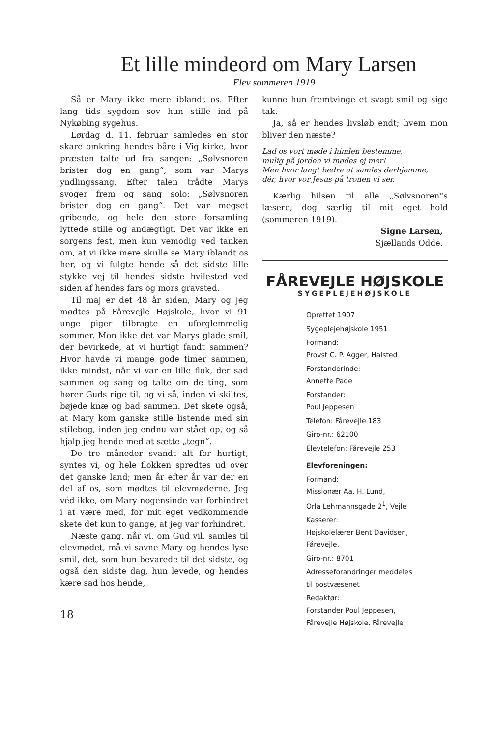Et lille mindeord om Mary Larsen
Elev sommeren 1919
Så er Mary ikke mere iblandt os. Efter lang tids sygdom sov hun stille ind på Nykøbing sygehus.
Lørdag d. 11. februar samledes en stor skare omkring hendes båre i Vig kirke, hvor præsten talte ud fra sangen: „Sølvsnoren brister dog en gang“, som var Marys yndlingssang. Efter talen trådte Marys svoger frem og sang solo: „Sølvsnoren brister dog en gang“. Det var megset gribende, og hele den store forsamling lyttede stille og andægtigt. Det var ikke en sorgens fest, men kun vemodig ved tanken om, at vi ikke mere skulle se Mary iblandt os her, og vi fulgte hende så det sidste lille stykke vej til hendes sidste hvilested ved siden af hendes fars og mors gravsted.
Til maj er det 48 år siden, Mary og jeg mødtes på Fårevejle Højskole, hvor vi 91 unge piger tilbragte en uforglemmelig sommer. Mon ikke det var Marys glade smil, der bevirkede, at vi hurtigt fandt sammen? Hvor havde vi mange gode timer sammen, ikke mindst, når vi var en lille flok, der sad sammen og sang og talte om de ting, som hører Guds rige til, og vi så, inden vi skiltes, bøjede knæ og bad sammen. Det skete også, at Mary kom ganske stille listende med sin stilebog, inden jeg endnu var stået op, og så hjalp jeg hende med at sætte „tegn“.
De tre måneder svandt alt for hurtigt, syntes vi, og hele flokken spredtes ud over det ganske land; men år efter år var der en del af os, som mødtes til elevmøderne. Jeg véd ikke, om Mary nogensinde var forhindret i at være med, for mit eget vedkommende skete det kun to gange, at jeg var forhindret.
Næste gang, når vi, om Gud vil, samles til elevmødet, må vi savne Mary og hendes lyse smil, det, som hun bevarede til det sidste, og også den sidste dag, hun levede, og hendes kære sad hos hende,
18
kunne hun fremtvinge et svagt smil og sige tak.
Ja, så er hendes livsløb endt; hvem mon bliver den næste?
Lad os vort møde i himlen bestemme,
mulig på jorden vi mødes ej mer!
Men hvor langt bedre at samles derhjemme,
dér, hvor vor Jesus på tronen vi ser.
Kærlig hilsen til alle „Sølvsnoren“s læsere, dog særlig til mit eget hold (sommeren 1919).
Signe Larsen,
Sjællands Odde.
FÅREVEJLE HØJSKOLE
SYGEPLEJEHØJSKOLE
Oprettet 1907
Sygeplejehøjskole 1951
Formand:
Provst C. P. Agger, Halsted
Forstanderinde:
Annette Pade
Forstander:
Poul Jeppesen
Telefon: Fårevejle 183
Giro-nr.: 62100
Elevtelefon: Fårevejle 253
Elevforeningen:
Formand:
Missionær Aa. H. Lund,
Orla Lehmannsgade 2<sup>1</sup>, Vejle
Kasserer:
Højskolelærer Bent Davidsen,
Fårevejle.
Giro-nr.: 8701
Adresseforandringer meddeles
til postvæsenet
Redaktør:
Forstander Poul Jeppesen,
Fårevejle Højskole, Fårevejle